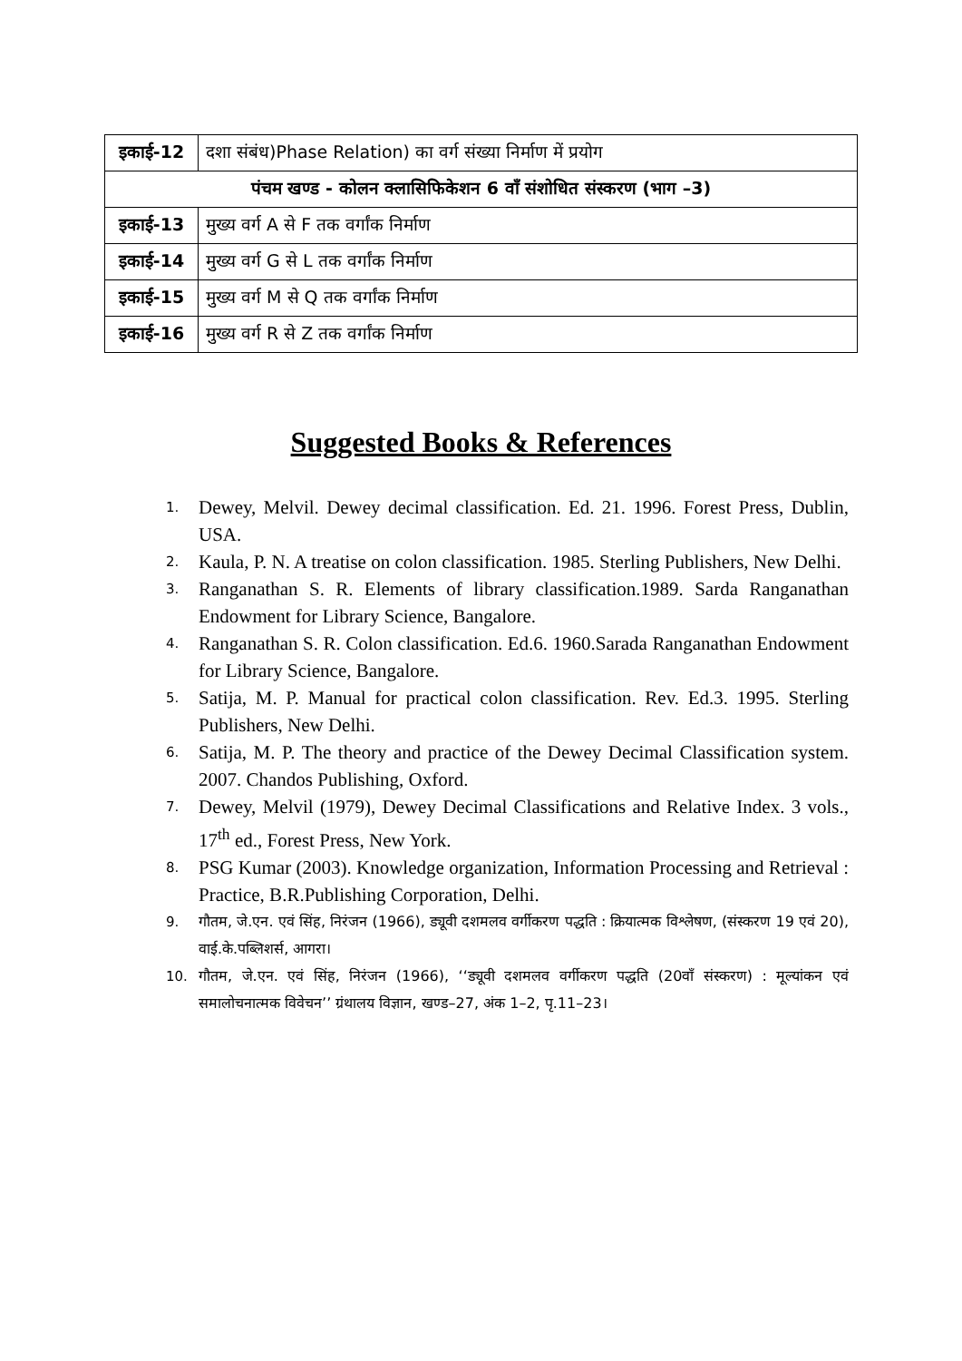| इकाई-12 | दशा संबंध)Phase Relation) का वर्ग संख्या निर्माण में प्रयोग |
| पंचम खण्ड - कोलन क्लासिफिकेशन 6 वाँ संशोधित संस्करण (भाग –3) | |
| इकाई-13 | मुख्य वर्ग A से F तक वर्गांक निर्माण |
| इकाई-14 | मुख्य वर्ग G से L तक वर्गांक निर्माण |
| इकाई-15 | मुख्य वर्ग M से Q तक वर्गांक निर्माण |
| इकाई-16 | मुख्य वर्ग R से Z तक वर्गांक निर्माण |
Suggested Books & References
1. Dewey, Melvil. Dewey decimal classification. Ed. 21. 1996. Forest Press, Dublin, USA.
2. Kaula, P. N. A treatise on colon classification. 1985. Sterling Publishers, New Delhi.
3. Ranganathan S. R. Elements of library classification.1989. Sarda Ranganathan Endowment for Library Science, Bangalore.
4. Ranganathan S. R. Colon classification. Ed.6. 1960.Sarada Ranganathan Endowment for Library Science, Bangalore.
5. Satija, M. P. Manual for practical colon classification. Rev. Ed.3. 1995. Sterling Publishers, New Delhi.
6. Satija, M. P. The theory and practice of the Dewey Decimal Classification system. 2007. Chandos Publishing, Oxford.
7. Dewey, Melvil (1979), Dewey Decimal Classifications and Relative Index. 3 vols., 17<sup>th</sup> ed., Forest Press, New York.
8. PSG Kumar (2003). Knowledge organization, Information Processing and Retrieval : Practice, B.R.Publishing Corporation, Delhi.
9. गौतम, जे.एन. एवं सिंह, निरंजन (1966), ड्यूवी दशमलव वर्गीकरण पद्धति : क्रियात्मक विश्लेषण, (संस्करण 19 एवं 20), वाई.के.पब्लिशर्स, आगरा।
10. गौतम, जे.एन. एवं सिंह, निरंजन (1966), ‘‘ड्यूवी दशमलव वर्गीकरण पद्धति (20वाँ संस्करण) : मूल्यांकन एवं समालोचनात्मक विवेचन’’ ग्रंथालय विज्ञान, खण्ड–27, अंक 1–2, पृ.11–23।